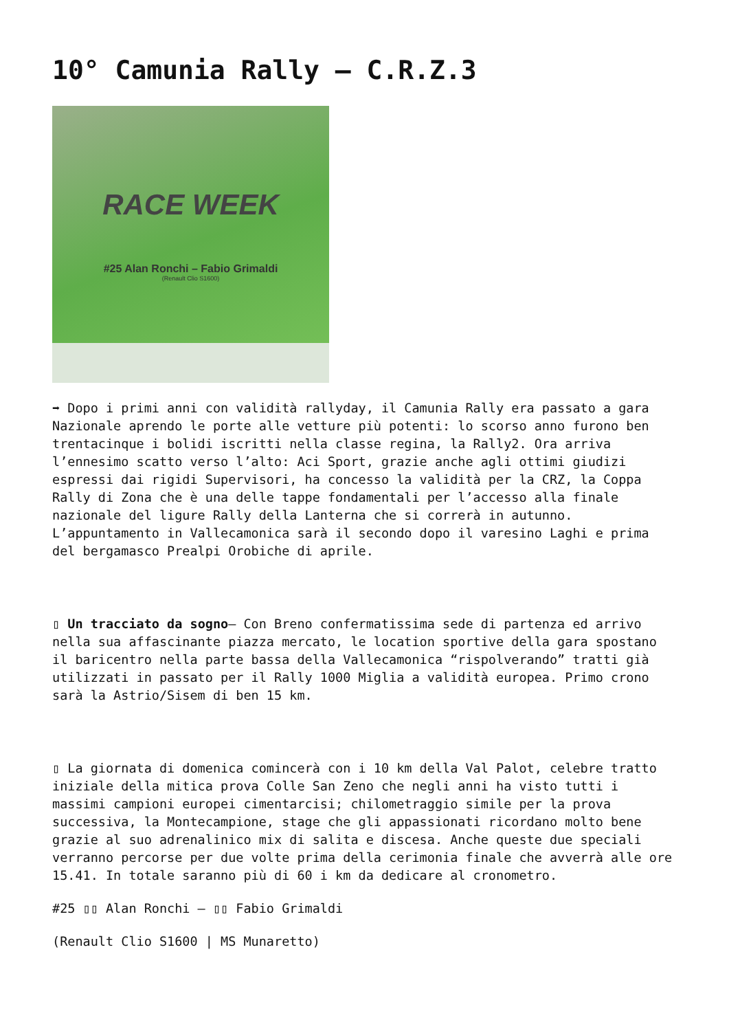10° Camunia Rally – C.R.Z.3
RACE WEEK
#25 Alan Ronchi – Fabio Grimaldi
(Renault Clio S1600)
➡ Dopo i primi anni con validità rallyday, il Camunia Rally era passato a gara Nazionale aprendo le porte alle vetture più potenti: lo scorso anno furono ben trentacinque i bolidi iscritti nella classe regina, la Rally2. Ora arriva l’ennesimo scatto verso l’alto: Aci Sport, grazie anche agli ottimi giudizi espressi dai rigidi Supervisori, ha concesso la validità per la CRZ, la Coppa Rally di Zona che è una delle tappe fondamentali per l’accesso alla finale nazionale del ligure Rally della Lanterna che si correrà in autunno. L’appuntamento in Vallecamonica sarà il secondo dopo il varesino Laghi e prima del bergamasco Prealpi Orobiche di aprile.
▯ Un tracciato da sogno– Con Breno confermatissima sede di partenza ed arrivo nella sua affascinante piazza mercato, le location sportive della gara spostano il baricentro nella parte bassa della Vallecamonica “rispolverando” tratti già utilizzati in passato per il Rally 1000 Miglia a validità europea. Primo crono sarà la Astrio/Sisem di ben 15 km.
▯ La giornata di domenica comincerà con i 10 km della Val Palot, celebre tratto iniziale della mitica prova Colle San Zeno che negli anni ha visto tutti i massimi campioni europei cimentarcisi; chilometraggio simile per la prova successiva, la Montecampione, stage che gli appassionati ricordano molto bene grazie al suo adrenalinico mix di salita e discesa. Anche queste due speciali verranno percorse per due volte prima della cerimonia finale che avverrà alle ore 15.41. In totale saranno più di 60 i km da dedicare al cronometro.
#25 ▯▯ Alan Ronchi – ▯▯ Fabio Grimaldi
(Renault Clio S1600 | MS Munaretto)